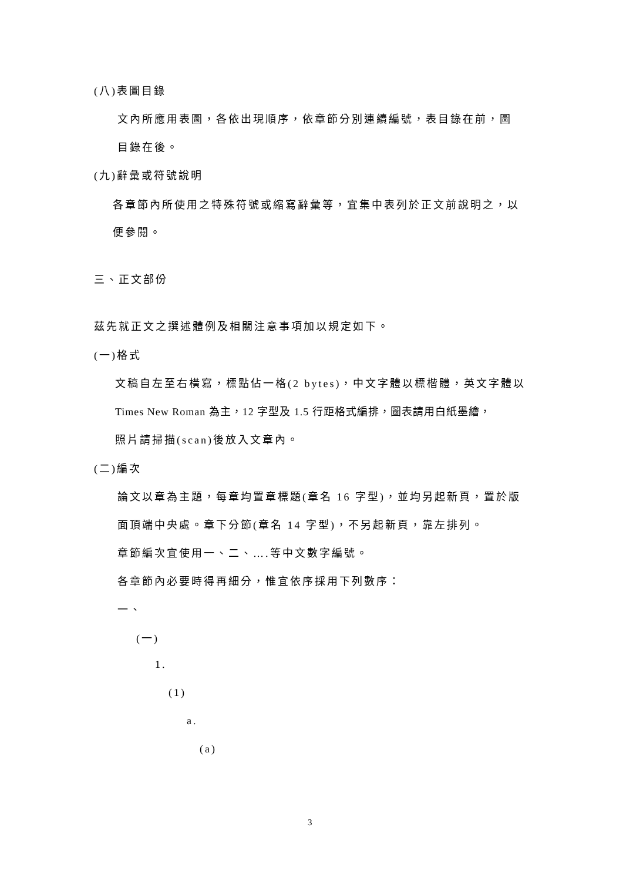(八)表圖目錄
文內所應用表圖，各依出現順序，依章節分別連續編號，表目錄在前，圖
目錄在後。
(九)辭彙或符號說明
各章節內所使用之特殊符號或縮寫辭彙等，宜集中表列於正文前說明之，以
便參閱。
三、正文部份
茲先就正文之撰述體例及相關注意事項加以規定如下。
(一)格式
文稿自左至右橫寫，標點佔一格(2 bytes)，中文字體以標楷體，英文字體以
Times New Roman 為主，12 字型及 1.5 行距格式編排，圖表請用白紙墨繪，
照片請掃描(scan)後放入文章內。
(二)編次
論文以章為主題，每章均置章標題(章名 16 字型)，並均另起新頁，置於版
面頂端中央處。章下分節(章名 14 字型)，不另起新頁，靠左排列。
章節編次宜使用一、二、….等中文數字編號。
各章節內必要時得再細分，惟宜依序採用下列數序：
一、
(一)
1.
(1)
a.
(a)
3